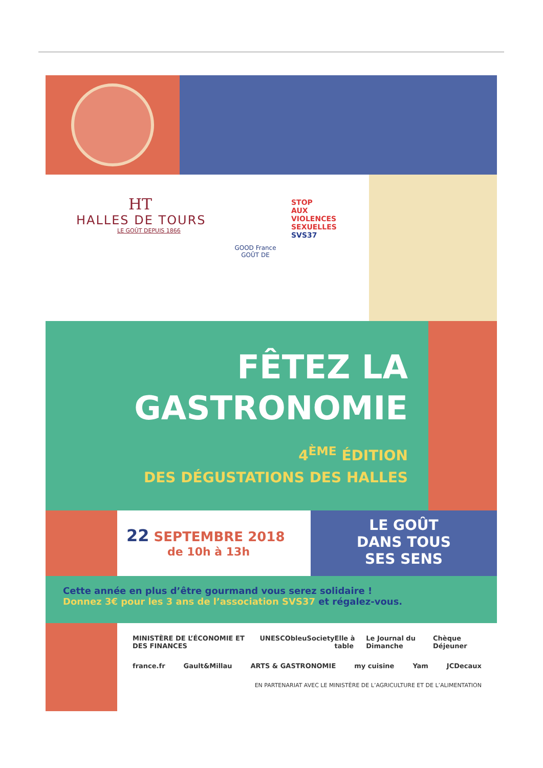HT
HALLES DE TOURS
LE GOÛT DEPUIS 1866
STOP
AUX
VIOLENCES
SEXUELLES
SVS37
GOOD France GOÛT DE
FÊTEZ LA
GASTRONOMIE
4<sup>ÈME</sup> ÉDITION
DES DÉGUSTATIONS DES HALLES
22 SEPTEMBRE 2018
de 10h à 13h
LE GOÛT
DANS TOUS
SES SENS
Cette année en plus d’être gourmand vous serez solidaire !
Donnez 3€ pour les 3 ans de l’association SVS37 et régalez-vous.
MINISTÈRE DE L’ÉCONOMIE ET DES FINANCES UNESCO bleu Society Elle à table Le Journal du Dimanche Chèque Déjeuner
france.fr Gault&Millau ARTS & GASTRONOMIE my cuisine Yam JCDecaux
EN PARTENARIAT AVEC LE MINISTÈRE DE L’AGRICULTURE ET DE L’ALIMENTATION